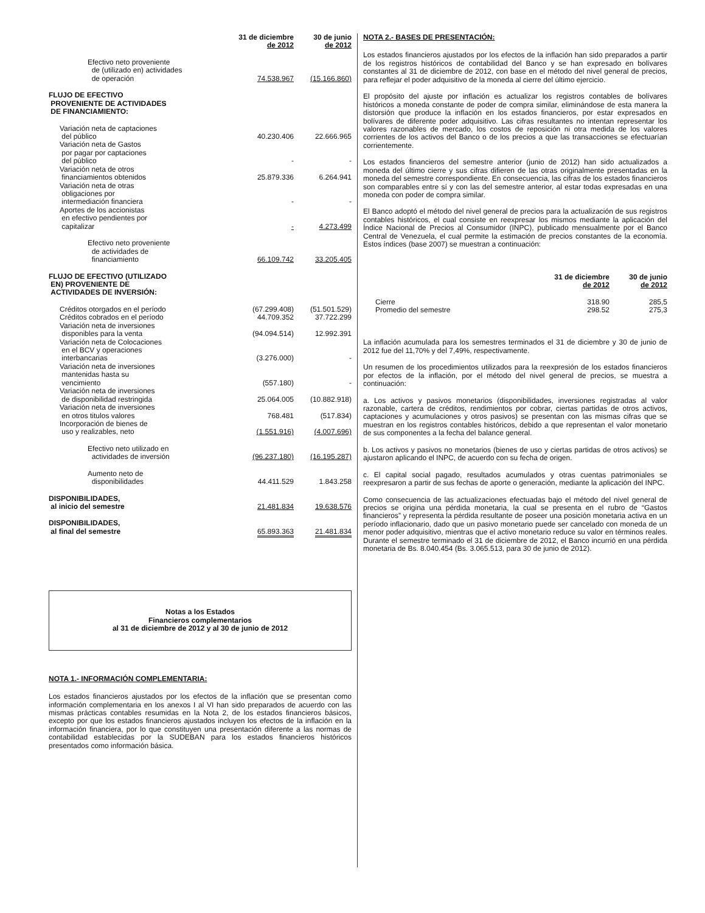| | 31 de diciembre de 2012 | 30 de junio de 2012 |
| --- | --- | --- |
| Efectivo neto proveniente de (utilizado en) actividades de operación | 74.538.967 | (15.166.860) |
| FLUJO DE EFECTIVO PROVENIENTE DE ACTIVIDADES DE FINANCIAMIENTO: | | |
| Variación neta de captaciones del público | 40.230.406 | 22.666.965 |
| Variación neta de Gastos por pagar por captaciones del público | - | - |
| Variación neta de otros financiamientos obtenidos | 25.879.336 | 6.264.941 |
| Variación neta de otras obligaciones por intermediación financiera | - | - |
| Aportes de los accionistas en efectivo pendientes por capitalizar | - | 4.273.499 |
| Efectivo neto proveniente de actividades de financiamiento | 66.109.742 | 33.205.405 |
| FLUJO DE EFECTIVO (UTILIZADO EN) PROVENIENTE DE ACTIVIDADES DE INVERSIÓN: | | |
| Créditos otorgados en el período | (67.299.408) | (51.501.529) |
| Créditos cobrados en el período | 44.709.352 | 37.722.299 |
| Variación neta de inversiones disponibles para la venta | (94.094.514) | 12.992.391 |
| Variación neta de Colocaciones en el BCV y operaciones interbancarias | (3.276.000) | - |
| Variación neta de inversiones mantenidas hasta su vencimiento | (557.180) | - |
| Variación neta de inversiones de disponibilidad restringida | 25.064.005 | (10.882.918) |
| Variación neta de inversiones en otros titulos valores | 768.481 | (517.834) |
| Incorporación de bienes de uso y realizables, neto | (1.551.916) | (4.007.696) |
| Efectivo neto utilizado en actividades de inversión | (96.237.180) | (16.195.287) |
| Aumento neto de disponibilidades | 44.411.529 | 1.843.258 |
| DISPONIBILIDADES, al inicio del semestre | 21.481.834 | 19.638.576 |
| DISPONIBILIDADES, al final del semestre | 65.893.363 | 21.481.834 |
Notas a los Estados
Financieros complementarios
al 31 de diciembre de 2012 y al 30 de junio de 2012
NOTA 1.- INFORMACIÓN COMPLEMENTARIA:
Los estados financieros ajustados por los efectos de la inflación que se presentan como información complementaria en los anexos I al VI han sido preparados de acuerdo con las mismas prácticas contables resumidas en la Nota 2, de los estados financieros básicos, excepto por que los estados financieros ajustados incluyen los efectos de la inflación en la información financiera, por lo que constituyen una presentación diferente a las normas de contabilidad establecidas por la SUDEBAN para los estados financieros históricos presentados como información básica.
NOTA 2.- BASES DE PRESENTACIÓN:
Los estados financieros ajustados por los efectos de la inflación han sido preparados a partir de los registros históricos de contabilidad del Banco y se han expresado en bolívares constantes al 31 de diciembre de 2012, con base en el método del nivel general de precios, para reflejar el poder adquisitivo de la moneda al cierre del último ejercicio.
El propósito del ajuste por inflación es actualizar los registros contables de bolívares históricos a moneda constante de poder de compra similar, eliminándose de esta manera la distorsión que produce la inflación en los estados financieros, por estar expresados en bolívares de diferente poder adquisitivo. Las cifras resultantes no intentan representar los valores razonables de mercado, los costos de reposición ni otra medida de los valores corrientes de los activos del Banco o de los precios a que las transacciones se efectuarían corrientemente.
Los estados financieros del semestre anterior (junio de 2012) han sido actualizados a moneda del último cierre y sus cifras difieren de las otras originalmente presentadas en la moneda del semestre correspondiente. En consecuencia, las cifras de los estados financieros son comparables entre sí y con las del semestre anterior, al estar todas expresadas en una moneda con poder de compra similar.
El Banco adoptó el método del nivel general de precios para la actualización de sus registros contables históricos, el cual consiste en reexpresar los mismos mediante la aplicación del Índice Nacional de Precios al Consumidor (INPC), publicado mensualmente por el Banco Central de Venezuela, el cual permite la estimación de precios constantes de la economía. Estos índices (base 2007) se muestran a continuación:
| | 31 de diciembre de 2012 | 30 de junio de 2012 |
| --- | --- | --- |
| Cierre | 318.90 | 285,5 |
| Promedio del semestre | 298.52 | 275,3 |
La inflación acumulada para los semestres terminados el 31 de diciembre y 30 de junio de 2012 fue del 11,70% y del 7,49%, respectivamente.
Un resumen de los procedimientos utilizados para la reexpresión de los estados financieros por efectos de la inflación, por el método del nivel general de precios, se muestra a continuación:
a. Los activos y pasivos monetarios (disponibilidades, inversiones registradas al valor razonable, cartera de créditos, rendimientos por cobrar, ciertas partidas de otros activos, captaciones y acumulaciones y otros pasivos) se presentan con las mismas cifras que se muestran en los registros contables históricos, debido a que representan el valor monetario de sus componentes a la fecha del balance general.
b. Los activos y pasivos no monetarios (bienes de uso y ciertas partidas de otros activos) se ajustaron aplicando el INPC, de acuerdo con su fecha de origen.
c. El capital social pagado, resultados acumulados y otras cuentas patrimoniales se reexpresaron a partir de sus fechas de aporte o generación, mediante la aplicación del INPC.
Como consecuencia de las actualizaciones efectuadas bajo el método del nivel general de precios se origina una pérdida monetaria, la cual se presenta en el rubro de “Gastos financieros” y representa la pérdida resultante de poseer una posición monetaria activa en un período inflacionario, dado que un pasivo monetario puede ser cancelado con moneda de un menor poder adquisitivo, mientras que el activo monetario reduce su valor en términos reales. Durante el semestre terminado el 31 de diciembre de 2012, el Banco incurrió en una pérdida monetaria de Bs. 8.040.454 (Bs. 3.065.513, para 30 de junio de 2012).